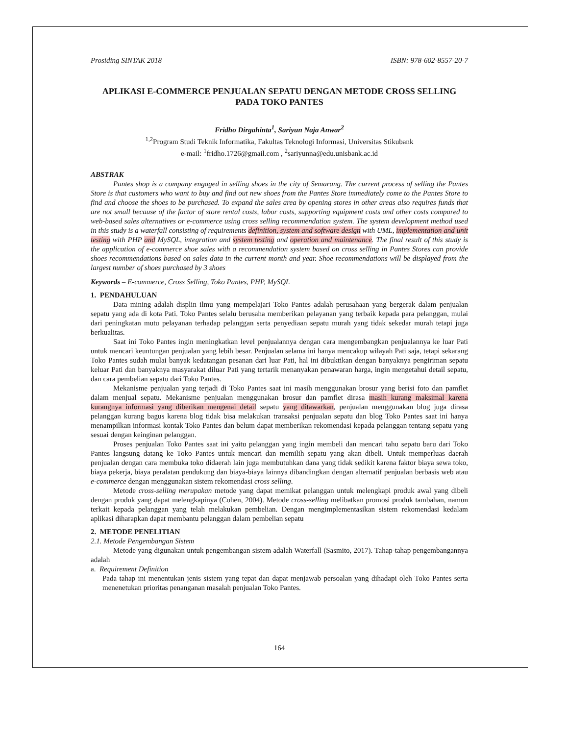Prosiding SINTAK 2018 ISBN: 978-602-8557-20-7
APLIKASI E-COMMERCE PENJUALAN SEPATU DENGAN METODE CROSS SELLING PADA TOKO PANTES
Fridho Dirgahinta<sup>1</sup>, Sariyun Naja Anwar<sup>2</sup>
<sup>1,2</sup>Program Studi Teknik Informatika, Fakultas Teknologi Informasi, Universitas Stikubank
e-mail: <sup>1</sup>fridho.1726@gmail.com , <sup>2</sup>sariyunna@edu.unisbank.ac.id
ABSTRAK
Pantes shop is a company engaged in selling shoes in the city of Semarang. The current process of selling the Pantes Store is that customers who want to buy and find out new shoes from the Pantes Store immediately come to the Pantes Store to find and choose the shoes to be purchased. To expand the sales area by opening stores in other areas also requires funds that are not small because of the factor of store rental costs, labor costs, supporting equipment costs and other costs compared to web-based sales alternatives or e-commerce using cross selling recommendation system. The system development method used in this study is a waterfall consisting of requirements definition, system and software design with UML, implementation and unit testing with PHP and MySQL, integration and system testing and operation and maintenance. The final result of this study is the application of e-commerce shoe sales with a recommendation system based on cross selling in Pantes Stores can provide shoes recommendations based on sales data in the current month and year. Shoe recommendations will be displayed from the largest number of shoes purchased by 3 shoes
Keywords – E-commerce, Cross Selling, Toko Pantes, PHP, MySQL
1. PENDAHULUAN
Data mining adalah displin ilmu yang mempelajari Toko Pantes adalah perusahaan yang bergerak dalam penjualan sepatu yang ada di kota Pati. Toko Pantes selalu berusaha memberikan pelayanan yang terbaik kepada para pelanggan, mulai dari peningkatan mutu pelayanan terhadap pelanggan serta penyediaan sepatu murah yang tidak sekedar murah tetapi juga berkualitas.
Saat ini Toko Pantes ingin meningkatkan level penjualannya dengan cara mengembangkan penjualannya ke luar Pati untuk mencari keuntungan penjualan yang lebih besar. Penjualan selama ini hanya mencakup wilayah Pati saja, tetapi sekarang Toko Pantes sudah mulai banyak kedatangan pesanan dari luar Pati, hal ini dibuktikan dengan banyaknya pengiriman sepatu keluar Pati dan banyaknya masyarakat diluar Pati yang tertarik menanyakan penawaran harga, ingin mengetahui detail sepatu, dan cara pembelian sepatu dari Toko Pantes.
Mekanisme penjualan yang terjadi di Toko Pantes saat ini masih menggunakan brosur yang berisi foto dan pamflet dalam menjual sepatu. Mekanisme penjualan menggunakan brosur dan pamflet dirasa masih kurang maksimal karena kurangnya informasi yang diberikan mengenai detail sepatu yang ditawarkan, penjualan menggunakan blog juga dirasa pelanggan kurang bagus karena blog tidak bisa melakukan transaksi penjualan sepatu dan blog Toko Pantes saat ini hanya menampilkan informasi kontak Toko Pantes dan belum dapat memberikan rekomendasi kepada pelanggan tentang sepatu yang sesuai dengan keinginan pelanggan.
Proses penjualan Toko Pantes saat ini yaitu pelanggan yang ingin membeli dan mencari tahu sepatu baru dari Toko Pantes langsung datang ke Toko Pantes untuk mencari dan memilih sepatu yang akan dibeli. Untuk memperluas daerah penjualan dengan cara membuka toko didaerah lain juga membutuhkan dana yang tidak sedikit karena faktor biaya sewa toko, biaya pekerja, biaya peralatan pendukung dan biaya-biaya lainnya dibandingkan dengan alternatif penjualan berbasis web atau e-commerce dengan menggunakan sistem rekomendasi cross selling.
Metode cross-selling merupakan metode yang dapat memikat pelanggan untuk melengkapi produk awal yang dibeli dengan produk yang dapat melengkapinya (Cohen, 2004). Metode cross-selling melibatkan promosi produk tambahan, namun terkait kepada pelanggan yang telah melakukan pembelian. Dengan mengimplementasikan sistem rekomendasi kedalam aplikasi diharapkan dapat membantu pelanggan dalam pembelian sepatu
2. METODE PENELITIAN
2.1. Metode Pengembangan Sistem
Metode yang digunakan untuk pengembangan sistem adalah Waterfall (Sasmito, 2017). Tahap-tahap pengembangannya adalah
a. Requirement Definition
Pada tahap ini menentukan jenis sistem yang tepat dan dapat menjawab persoalan yang dihadapi oleh Toko Pantes serta menenetukan prioritas penanganan masalah penjualan Toko Pantes.
164